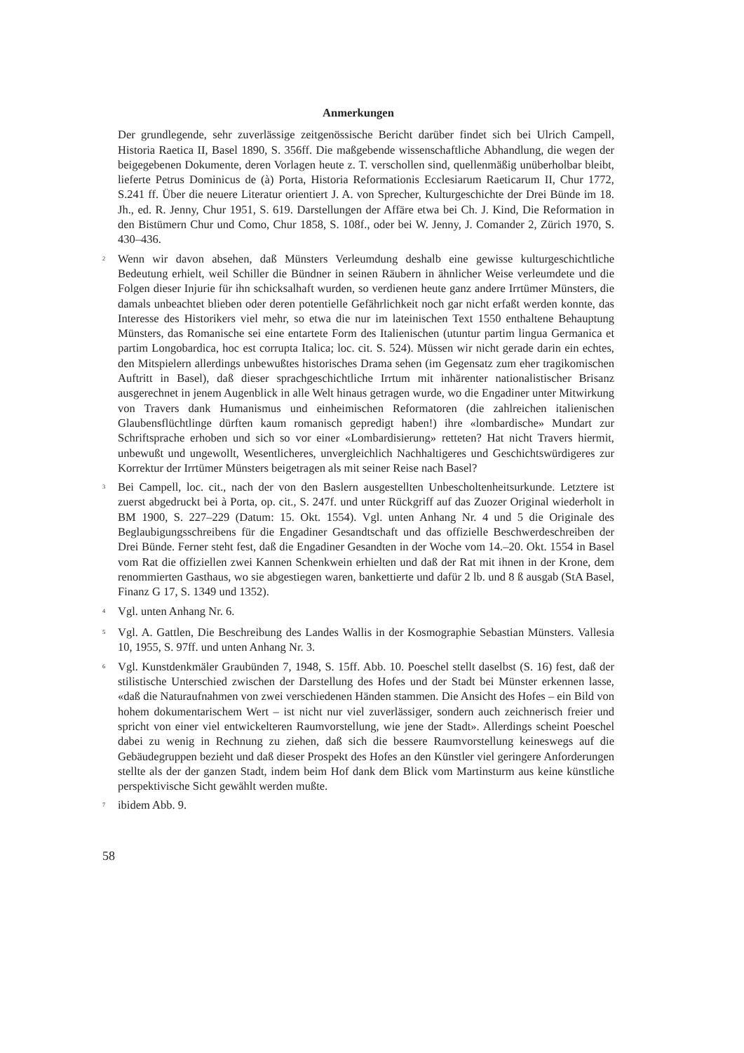Anmerkungen
Der grundlegende, sehr zuverlässige zeitgenössische Bericht darüber findet sich bei Ulrich Campell, Historia Raetica II, Basel 1890, S. 356ff. Die maßgebende wissenschaftliche Abhandlung, die wegen der beigegebenen Dokumente, deren Vorlagen heute z. T. verschollen sind, quellenmäßig unüberholbar bleibt, lieferte Petrus Dominicus de (à) Porta, Historia Reformationis Ecclesiarum Raeticarum II, Chur 1772, S.241 ff. Über die neuere Literatur orientiert J. A. von Sprecher, Kulturgeschichte der Drei Bünde im 18. Jh., ed. R. Jenny, Chur 1951, S. 619. Darstellungen der Affäre etwa bei Ch. J. Kind, Die Reformation in den Bistümern Chur und Como, Chur 1858, S. 108f., oder bei W. Jenny, J. Comander 2, Zürich 1970, S. 430–436.
<sup>2</sup>
Wenn wir davon absehen, daß Münsters Verleumdung deshalb eine gewisse kulturgeschichtliche Bedeutung erhielt, weil Schiller die Bündner in seinen Räubern in ähnlicher Weise verleumdete und die Folgen dieser Injurie für ihn schicksalhaft wurden, so verdienen heute ganz andere Irrtümer Münsters, die damals unbeachtet blieben oder deren potentielle Gefährlichkeit noch gar nicht erfaßt werden konnte, das Interesse des Historikers viel mehr, so etwa die nur im lateinischen Text 1550 enthaltene Behauptung Münsters, das Romanische sei eine entartete Form des Italienischen (utuntur partim lingua Germanica et partim Longobardica, hoc est corrupta Italica; loc. cit. S. 524). Müssen wir nicht gerade darin ein echtes, den Mitspielern allerdings unbewußtes historisches Drama sehen (im Gegensatz zum eher tragikomischen Auftritt in Basel), daß dieser sprachgeschichtliche Irrtum mit inhärenter nationalistischer Brisanz ausgerechnet in jenem Augenblick in alle Welt hinaus getragen wurde, wo die Engadiner unter Mitwirkung von Travers dank Humanismus und einheimischen Reformatoren (die zahlreichen italienischen Glaubensflüchtlinge dürften kaum romanisch gepredigt haben!) ihre «lombardische» Mundart zur Schriftsprache erhoben und sich so vor einer «Lombardisierung» retteten? Hat nicht Travers hiermit, unbewußt und ungewollt, Wesentlicheres, unvergleichlich Nachhaltigeres und Geschichtswürdigeres zur Korrektur der Irrtümer Münsters beigetragen als mit seiner Reise nach Basel?
<sup>3</sup>
Bei Campell, loc. cit., nach der von den Baslern ausgestellten Unbescholtenheitsurkunde. Letztere ist zuerst abgedruckt bei à Porta, op. cit., S. 247f. und unter Rückgriff auf das Zuozer Original wiederholt in BM 1900, S. 227–229 (Datum: 15. Okt. 1554). Vgl. unten Anhang Nr. 4 und 5 die Originale des Beglaubigungsschreibens für die Engadiner Gesandtschaft und das offizielle Beschwerdeschreiben der Drei Bünde. Ferner steht fest, daß die Engadiner Gesandten in der Woche vom 14.–20. Okt. 1554 in Basel vom Rat die offiziellen zwei Kannen Schenkwein erhielten und daß der Rat mit ihnen in der Krone, dem renommierten Gasthaus, wo sie abgestiegen waren, bankettierte und dafür 2 lb. und 8 ß ausgab (StA Basel, Finanz G 17, S. 1349 und 1352).
<sup>4</sup>
Vgl. unten Anhang Nr. 6.
<sup>5</sup>
Vgl. A. Gattlen, Die Beschreibung des Landes Wallis in der Kosmographie Sebastian Münsters. Vallesia 10, 1955, S. 97ff. und unten Anhang Nr. 3.
<sup>6</sup>
Vgl. Kunstdenkmäler Graubünden 7, 1948, S. 15ff. Abb. 10. Poeschel stellt daselbst (S. 16) fest, daß der stilistische Unterschied zwischen der Darstellung des Hofes und der Stadt bei Münster erkennen lasse, «daß die Naturaufnahmen von zwei verschiedenen Händen stammen. Die Ansicht des Hofes – ein Bild von hohem dokumentarischem Wert – ist nicht nur viel zuverlässiger, sondern auch zeichnerisch freier und spricht von einer viel entwickelteren Raumvorstellung, wie jene der Stadt». Allerdings scheint Poeschel dabei zu wenig in Rechnung zu ziehen, daß sich die bessere Raumvorstellung keineswegs auf die Gebäudegruppen bezieht und daß dieser Prospekt des Hofes an den Künstler viel geringere Anforderungen stellte als der der ganzen Stadt, indem beim Hof dank dem Blick vom Martinsturm aus keine künstliche perspektivische Sicht gewählt werden mußte.
<sup>7</sup>
ibidem Abb. 9.
58